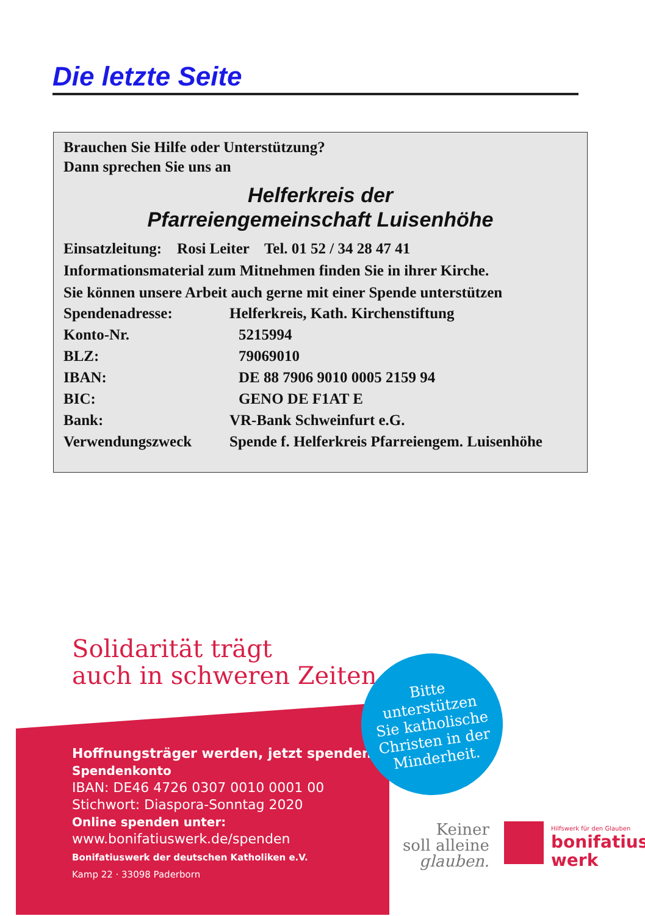Die letzte Seite
Brauchen Sie Hilfe oder Unterstützung?
Dann sprechen Sie uns an
Helferkreis der
Pfarreiengemeinschaft Luisenhöhe
Einsatzleitung: Rosi Leiter Tel. 01 52 / 34 28 47 41
Informationsmaterial zum Mitnehmen finden Sie in ihrer Kirche.
Sie können unsere Arbeit auch gerne mit einer Spende unterstützen
Spendenadresse: Helferkreis, Kath. Kirchenstiftung
Konto-Nr. 5215994
BLZ: 79069010
IBAN: DE 88 7906 9010 0005 2159 94
BIC: GENO DE F1AT E
Bank: VR-Bank Schweinfurt e.G.
Verwendungszweck Spende f. Helferkreis Pfarreiengem. Luisenhöhe
Solidarität trägt
auch in schweren Zeiten
Hoffnungsträger werden, jetzt spenden!
Spendenkonto
IBAN: DE46 4726 0307 0010 0001 00
Stichwort: Diaspora-Sonntag 2020
Online spenden unter:
www.bonifatiuswerk.de/spenden
Bonifatiuswerk der deutschen Katholiken e.V.
Kamp 22 · 33098 Paderborn
Bitte
unterstützen
Sie katholische
Christen in der
Minderheit.
Keiner
soll alleine
glauben.
Hilfswerk für den Glauben
bonifatius
werk